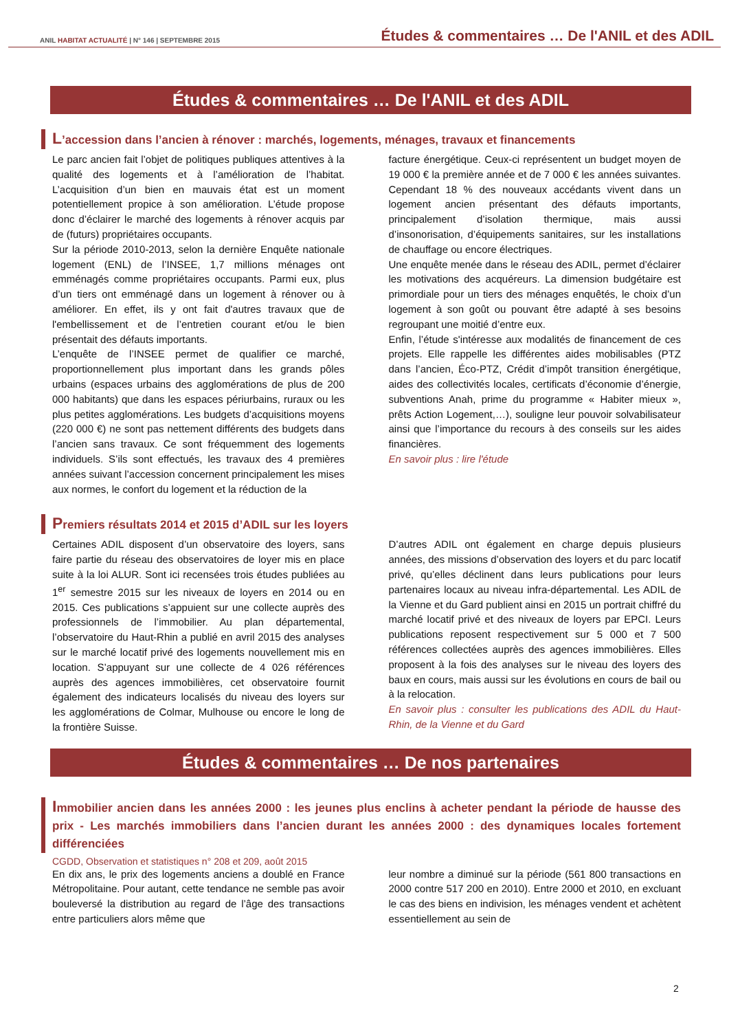ANIL HABITAT ACTUALITÉ | N° 146 | SEPTEMBRE 2015
Études & commentaires … De l'ANIL et des ADIL
Études & commentaires … De l'ANIL et des ADIL
L’accession dans l’ancien à rénover : marchés, logements, ménages, travaux et financements
Le parc ancien fait l’objet de politiques publiques attentives à la qualité des logements et à l’amélioration de l’habitat. L’acquisition d’un bien en mauvais état est un moment potentiellement propice à son amélioration. L’étude propose donc d’éclairer le marché des logements à rénover acquis par de (futurs) propriétaires occupants.
Sur la période 2010-2013, selon la dernière Enquête nationale logement (ENL) de l’INSEE, 1,7 millions ménages ont emménagés comme propriétaires occupants. Parmi eux, plus d’un tiers ont emménagé dans un logement à rénover ou à améliorer. En effet, ils y ont fait d'autres travaux que de l'embellissement et de l’entretien courant et/ou le bien présentait des défauts importants.
L’enquête de l’INSEE permet de qualifier ce marché, proportionnellement plus important dans les grands pôles urbains (espaces urbains des agglomérations de plus de 200 000 habitants) que dans les espaces périurbains, ruraux ou les plus petites agglomérations. Les budgets d’acquisitions moyens (220 000 €) ne sont pas nettement différents des budgets dans l’ancien sans travaux. Ce sont fréquemment des logements individuels. S’ils sont effectués, les travaux des 4 premières années suivant l’accession concernent principalement les mises aux normes, le confort du logement et la réduction de la
facture énergétique. Ceux-ci représentent un budget moyen de 19 000 € la première année et de 7 000 € les années suivantes. Cependant 18 % des nouveaux accédants vivent dans un logement ancien présentant des défauts importants, principalement d’isolation thermique, mais aussi d’insonorisation, d’équipements sanitaires, sur les installations de chauffage ou encore électriques.
Une enquête menée dans le réseau des ADIL, permet d’éclairer les motivations des acquéreurs. La dimension budgétaire est primordiale pour un tiers des ménages enquêtés, le choix d’un logement à son goût ou pouvant être adapté à ses besoins regroupant une moitié d’entre eux.
Enfin, l’étude s'intéresse aux modalités de financement de ces projets. Elle rappelle les différentes aides mobilisables (PTZ dans l’ancien, Éco-PTZ, Crédit d’impôt transition énergétique, aides des collectivités locales, certificats d’économie d’énergie, subventions Anah, prime du programme « Habiter mieux », prêts Action Logement,…), souligne leur pouvoir solvabilisateur ainsi que l’importance du recours à des conseils sur les aides financières.
En savoir plus : lire l'étude
Premiers résultats 2014 et 2015 d’ADIL sur les loyers
Certaines ADIL disposent d’un observatoire des loyers, sans faire partie du réseau des observatoires de loyer mis en place suite à la loi ALUR. Sont ici recensées trois études publiées au 1<sup>er</sup> semestre 2015 sur les niveaux de loyers en 2014 ou en 2015. Ces publications s’appuient sur une collecte auprès des professionnels de l’immobilier. Au plan départemental, l’observatoire du Haut-Rhin a publié en avril 2015 des analyses sur le marché locatif privé des logements nouvellement mis en location. S’appuyant sur une collecte de 4 026 références auprès des agences immobilières, cet observatoire fournit également des indicateurs localisés du niveau des loyers sur les agglomérations de Colmar, Mulhouse ou encore le long de la frontière Suisse.
D’autres ADIL ont également en charge depuis plusieurs années, des missions d’observation des loyers et du parc locatif privé, qu’elles déclinent dans leurs publications pour leurs partenaires locaux au niveau infra-départemental. Les ADIL de la Vienne et du Gard publient ainsi en 2015 un portrait chiffré du marché locatif privé et des niveaux de loyers par EPCI. Leurs publications reposent respectivement sur 5 000 et 7 500 références collectées auprès des agences immobilières. Elles proposent à la fois des analyses sur le niveau des loyers des baux en cours, mais aussi sur les évolutions en cours de bail ou à la relocation.
En savoir plus : consulter les publications des ADIL du Haut-Rhin, de la Vienne et du Gard
Études & commentaires … De nos partenaires
Immobilier ancien dans les années 2000 : les jeunes plus enclins à acheter pendant la période de hausse des prix - Les marchés immobiliers dans l’ancien durant les années 2000 : des dynamiques locales fortement différenciées
CGDD, Observation et statistiques n° 208 et 209, août 2015
En dix ans, le prix des logements anciens a doublé en France Métropolitaine. Pour autant, cette tendance ne semble pas avoir bouleversé la distribution au regard de l’âge des transactions entre particuliers alors même que
leur nombre a diminué sur la période (561 800 transactions en 2000 contre 517 200 en 2010). Entre 2000 et 2010, en excluant le cas des biens en indivision, les ménages vendent et achètent essentiellement au sein de
2